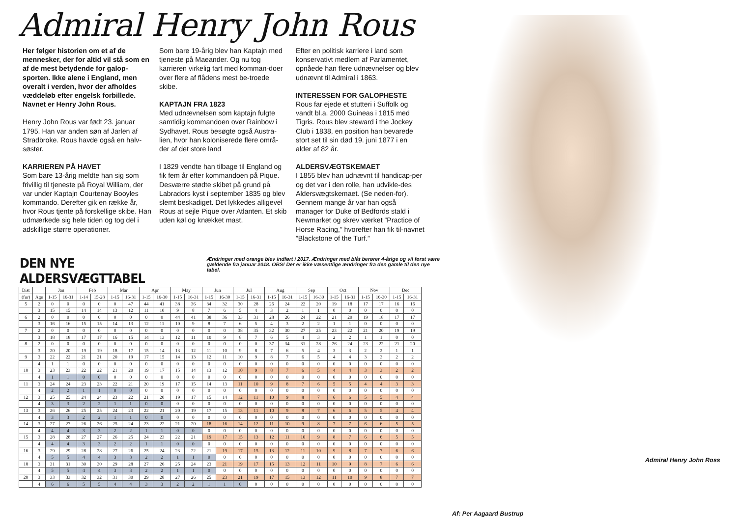Admiral Henry John Rous
Her følger historien om et af de mennesker, der for altid vil stå som en af de mest betydende for galop-sporten. Ikke alene i England, men overalt i verden, hvor der afholdes væddeløb efter engelsk forbillede. Navnet er Henry John Rous.
Henry John Rous var født 23. januar 1795. Han var anden søn af Jarlen af Stradbroke. Rous havde også en halv-søster.
KARRIEREN PÅ HAVET
Som bare 13-årig meldte han sig som frivillig til tjeneste på Royal William, der var under Kaptajn Courtenay Booyles kommando. Derefter gik en række år, hvor Rous tjente på forskellige skibe. Han udmærkede sig hele tiden og tog del i adskillige større operationer.
Som bare 19-årig blev han Kaptajn med tjeneste på Maeander. Og nu tog karrieren virkelig fart med komman-doer over flere af flådens mest be-troede skibe.
KAPTAJN FRA 1823
Med udnævnelsen som kaptajn fulgte samtidig kommandoen over Rainbow i Sydhavet. Rous besøgte også Austra-lien, hvor han koloniserede flere områ-der af det store land
I 1829 vendte han tilbage til England og fik fem år efter kommandoen på Pique. Desværre stødte skibet på grund på Labradors kyst i september 1835 og blev slemt beskadiget. Det lykkedes alligevel Rous at sejle Pique over Atlanten. Et skib uden køl og knækket mast.
Efter en politisk karriere i land som konservativt medlem af Parlamentet, opnåede han flere udnævnelser og blev udnævnt til Admiral i 1863.
INTERESSEN FOR GALOPHESTE
Rous far ejede et stutteri i Suffolk og vandt bl.a. 2000 Guineas i 1815 med Tigris. Rous blev steward i the Jockey Club i 1838, en position han bevarede stort set til sin død 19. juni 1877 i en alder af 82 år.
ALDERSVÆGTSKEMAET
I 1855 blev han udnævnt til handicap-per og det var i den rolle, han udvikle-des Aldersvægtskemaet. (Se neden-for). Gennem mange år var han også manager for Duke of Bedfords stald i Newmarket og skrev værket ”Practice of Horse Racing,” hvorefter han fik til-navnet ”Blackstone of the Turf.”
DEN NYE ALDERSVÆGTTABEL
Ændringer med orange blev indført i 2017. Ændringer med blåt berører 4-årige og vil først være gældende fra januar 2018. OBS! Der er ikke væsentlige ændringer fra den gamle til den nye tabel.
| Dist | | Jan | | Feb | | Mar | | Apr | | May | | Jun | | Jul | | Aug | | Sep | | Oct | | Nov | | Dec | |
| --- | --- | --- | --- | --- | --- | --- | --- | --- | --- | --- | --- | --- | --- | --- | --- | --- | --- | --- | --- | --- | --- | --- | --- | --- | --- |
| (fur) | Age | 1-15 | 16-31 | 1-14 | 15-28 | 1-15 | 16-31 | 1-15 | 16-30 | 1-15 | 16-31 | 1-15 | 16-30 | 1-15 | 16-31 | 1-15 | 16-31 | 1-15 | 16-30 | 1-15 | 16-31 | 1-15 | 16-30 | 1-15 | 16-31 |
| 5 | 2 | 0 | 0 | 0 | 0 | 0 | 47 | 44 | 41 | 38 | 36 | 34 | 32 | 30 | 28 | 26 | 24 | 22 | 20 | 19 | 18 | 17 | 17 | 16 | 16 |
| | 3 | 15 | 15 | 14 | 14 | 13 | 12 | 11 | 10 | 9 | 8 | 7 | 6 | 5 | 4 | 3 | 2 | 1 | 1 | 0 | 0 | 0 | 0 | 0 | 0 |
| 6 | 2 | 0 | 0 | 0 | 0 | 0 | 0 | 0 | 0 | 44 | 41 | 38 | 36 | 33 | 31 | 28 | 26 | 24 | 22 | 21 | 20 | 19 | 18 | 17 | 17 |
| | 3 | 16 | 16 | 15 | 15 | 14 | 13 | 12 | 11 | 10 | 9 | 8 | 7 | 6 | 5 | 4 | 3 | 2 | 2 | 1 | 1 | 0 | 0 | 0 | 0 |
| 7 | 2 | 0 | 0 | 0 | 0 | 0 | 0 | 0 | 0 | 0 | 0 | 0 | 0 | 38 | 35 | 32 | 30 | 27 | 25 | 23 | 22 | 21 | 20 | 19 | 19 |
| | 3 | 18 | 18 | 17 | 17 | 16 | 15 | 14 | 13 | 12 | 11 | 10 | 9 | 8 | 7 | 6 | 5 | 4 | 3 | 2 | 2 | 1 | 1 | 0 | 0 |
| 8 | 2 | 0 | 0 | 0 | 0 | 0 | 0 | 0 | 0 | 0 | 0 | 0 | 0 | 0 | 0 | 37 | 34 | 31 | 28 | 26 | 24 | 23 | 22 | 21 | 20 |
| | 3 | 20 | 20 | 19 | 19 | 18 | 17 | 15 | 14 | 13 | 12 | 11 | 10 | 9 | 8 | 7 | 6 | 5 | 4 | 3 | 3 | 2 | 2 | 1 | 1 |
| 9 | 3 | 22 | 22 | 21 | 21 | 20 | 19 | 17 | 15 | 14 | 13 | 12 | 11 | 10 | 9 | 8 | 7 | 6 | 5 | 4 | 4 | 3 | 3 | 2 | 2 |
| | 4 | 1 | 1 | 0 | 0 | 0 | 0 | 0 | 0 | 0 | 0 | 0 | 0 | 0 | 0 | 0 | 0 | 0 | 0 | 0 | 0 | 0 | 0 | 0 | 0 |
| 10 | 3 | 23 | 23 | 22 | 22 | 21 | 20 | 19 | 17 | 15 | 14 | 13 | 12 | 10 | 9 | 8 | 7 | 6 | 5 | 4 | 4 | 3 | 3 | 2 | 2 |
| | 4 | 1 | 1 | 0 | 0 | 0 | 0 | 0 | 0 | 0 | 0 | 0 | 0 | 0 | 0 | 0 | 0 | 0 | 0 | 0 | 0 | 0 | 0 | 0 | 0 |
| 11 | 3 | 24 | 24 | 23 | 23 | 22 | 21 | 20 | 19 | 17 | 15 | 14 | 13 | 11 | 10 | 9 | 8 | 7 | 6 | 5 | 5 | 4 | 4 | 3 | 3 |
| | 4 | 2 | 2 | 1 | 1 | 0 | 0 | 0 | 0 | 0 | 0 | 0 | 0 | 0 | 0 | 0 | 0 | 0 | 0 | 0 | 0 | 0 | 0 | 0 | 0 |
| 12 | 3 | 25 | 25 | 24 | 24 | 23 | 22 | 21 | 20 | 19 | 17 | 15 | 14 | 12 | 11 | 10 | 9 | 8 | 7 | 6 | 6 | 5 | 5 | 4 | 4 |
| | 4 | 3 | 3 | 2 | 2 | 1 | 1 | 0 | 0 | 0 | 0 | 0 | 0 | 0 | 0 | 0 | 0 | 0 | 0 | 0 | 0 | 0 | 0 | 0 | 0 |
| 13 | 3 | 26 | 26 | 25 | 25 | 24 | 23 | 22 | 21 | 20 | 19 | 17 | 15 | 13 | 11 | 10 | 9 | 8 | 7 | 6 | 6 | 5 | 5 | 4 | 4 |
| | 4 | 3 | 3 | 2 | 2 | 1 | 1 | 0 | 0 | 0 | 0 | 0 | 0 | 0 | 0 | 0 | 0 | 0 | 0 | 0 | 0 | 0 | 0 | 0 | 0 |
| 14 | 3 | 27 | 27 | 26 | 26 | 25 | 24 | 23 | 22 | 21 | 20 | 18 | 16 | 14 | 12 | 11 | 10 | 9 | 8 | 7 | 7 | 6 | 6 | 5 | 5 |
| | 4 | 4 | 4 | 3 | 3 | 2 | 2 | 1 | 1 | 0 | 0 | 0 | 0 | 0 | 0 | 0 | 0 | 0 | 0 | 0 | 0 | 0 | 0 | 0 | 0 |
| 15 | 3 | 28 | 28 | 27 | 27 | 26 | 25 | 24 | 23 | 22 | 21 | 19 | 17 | 15 | 13 | 12 | 11 | 10 | 9 | 8 | 7 | 6 | 6 | 5 | 5 |
| | 4 | 4 | 4 | 3 | 3 | 2 | 2 | 1 | 1 | 0 | 0 | 0 | 0 | 0 | 0 | 0 | 0 | 0 | 0 | 0 | 0 | 0 | 0 | 0 | 0 |
| 16 | 3 | 29 | 29 | 28 | 28 | 27 | 26 | 25 | 24 | 23 | 22 | 21 | 19 | 17 | 15 | 13 | 12 | 11 | 10 | 9 | 8 | 7 | 7 | 6 | 6 |
| | 4 | 5 | 5 | 4 | 4 | 3 | 3 | 2 | 2 | 1 | 1 | 0 | 0 | 0 | 0 | 0 | 0 | 0 | 0 | 0 | 0 | 0 | 0 | 0 | 0 |
| 18 | 3 | 31 | 31 | 30 | 30 | 29 | 28 | 27 | 26 | 25 | 24 | 23 | 21 | 19 | 17 | 15 | 13 | 12 | 11 | 10 | 9 | 8 | 7 | 6 | 6 |
| | 4 | 5 | 5 | 4 | 4 | 3 | 3 | 2 | 2 | 1 | 1 | 0 | 0 | 0 | 0 | 0 | 0 | 0 | 0 | 0 | 0 | 0 | 0 | 0 | 0 |
| 20 | 3 | 33 | 33 | 32 | 32 | 31 | 30 | 29 | 28 | 27 | 26 | 25 | 23 | 21 | 19 | 17 | 15 | 13 | 12 | 11 | 10 | 9 | 8 | 7 | 7 |
| | 4 | 6 | 6 | 5 | 5 | 4 | 4 | 3 | 3 | 2 | 2 | 1 | 1 | 0 | 0 | 0 | 0 | 0 | 0 | 0 | 0 | 0 | 0 | 0 | 0 |
Admiral Henry John Ross
Af: Per Aagaard Bustrup